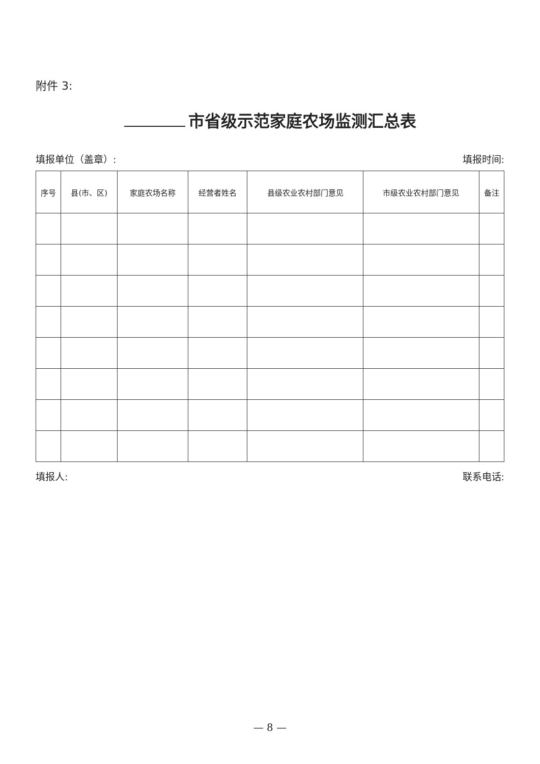附件 3:
市省级示范家庭农场监测汇总表
填报单位（盖章）: 填报时间:
| 序号 | 县(市、区) | 家庭农场名称 | 经营者姓名 | 县级农业农村部门意见 | 市级农业农村部门意见 | 备注 |
| --- | --- | --- | --- | --- | --- | --- |
填报人: 联系电话:
— 8 —